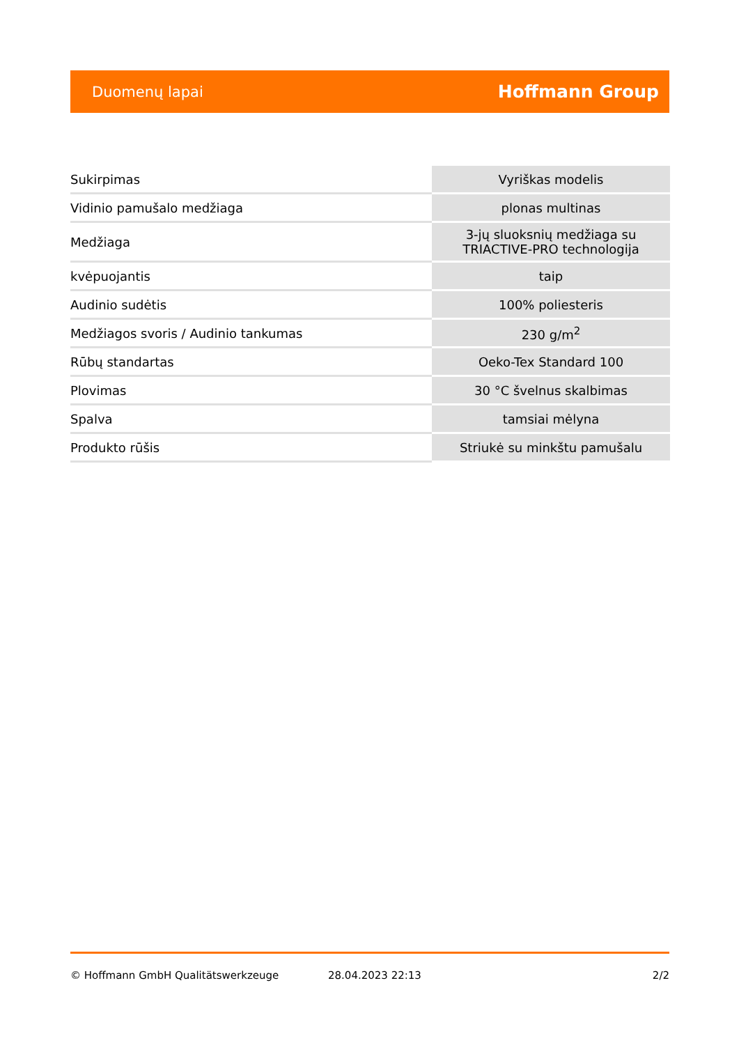Duomenų lapai Hoffmann Group
| Sukirpimas | Vyriškas modelis |
| Vidinio pamušalo medžiaga | plonas multinas |
| Medžiaga | 3-jų sluoksnių medžiaga su TRIACTIVE-PRO technologija |
| kvėpuojantis | taip |
| Audinio sudėtis | 100% poliesteris |
| Medžiagos svoris / Audinio tankumas | 230 g/m<sup>2</sup> |
| Rūbų standartas | Oeko-Tex Standard 100 |
| Plovimas | 30 °C švelnus skalbimas |
| Spalva | tamsiai mėlyna |
| Produkto rūšis | Striukė su minkštu pamušalu |
© Hoffmann GmbH Qualitätswerkzeuge 28.04.2023 22:13 2/2